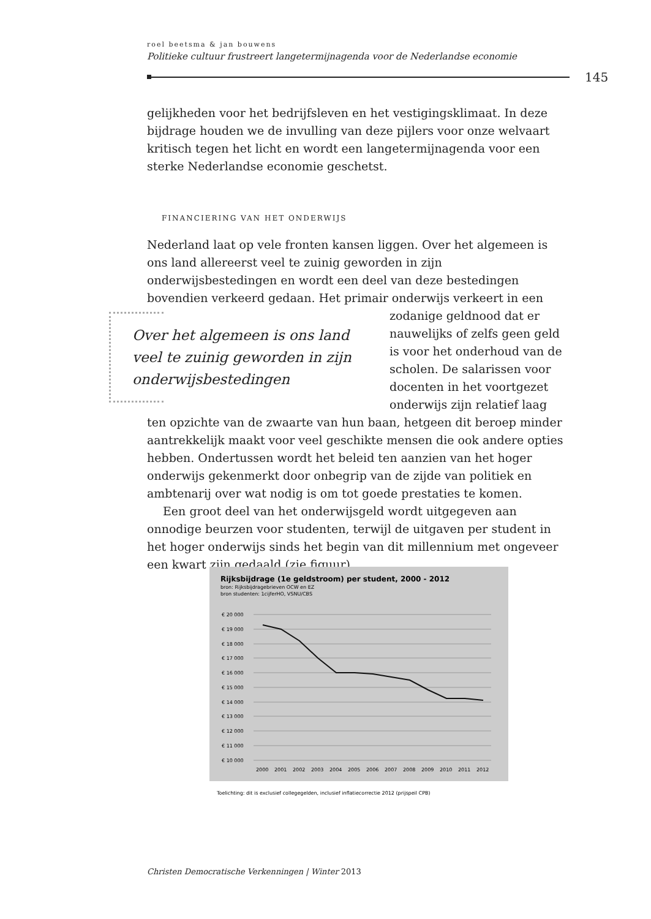roel beetsma & jan bouwens
Politieke cultuur frustreert langetermijnagenda voor de Nederlandse economie
145
gelijkheden voor het bedrijfsleven en het vestigingsklimaat. In deze bijdrage houden we de invulling van deze pijlers voor onze welvaart kritisch tegen het licht en wordt een langetermijnagenda voor een sterke Nederlandse economie geschetst.
FINANCIERING VAN HET ONDERWIJS
Nederland laat op vele fronten kansen liggen. Over het algemeen is ons land allereerst veel te zuinig geworden in zijn onderwijsbestedingen en wordt een deel van deze bestedingen bovendien verkeerd gedaan. Het pri Over het algemeen is ons land veel te zuinig geworden in zijn onderwijsbestedingen mair onderwijs verkeert in een zodanige geldnood dat er nauwelijks of zelfs geen geld is voor het onderhoud van de scholen. De salarissen voor docenten in het voortgezet onderwijs zijn relatief laag ten opzichte van de zwaarte van hun baan, hetgeen dit beroep minder aantrekkelijk maakt voor veel geschikte mensen die ook andere opties hebben. Ondertussen wordt het beleid ten aanzien van het hoger onderwijs gekenmerkt door onbegrip van de zijde van politiek en ambtenarij over wat nodig is om tot goede prestaties te komen.
Een groot deel van het onderwijsgeld wordt uitgegeven aan onnodige beurzen voor studenten, terwijl de uitgaven per student in het hoger onderwijs sinds het begin van dit millennium met ongeveer een kwart zijn gedaald (zie figuur).
Rijksbijdrage (1e geldstroom) per student, 2000 - 2012
bron: Rijksbijdragebrieven OCW en EZ
bron studenten: 1cijferHO, VSNU/CBS
€ 20 000
€ 19 000
€ 18 000
€ 17 000
€ 16 000
€ 15 000
€ 14 000
€ 13 000
€ 12 000
€ 11 000
€ 10 000
2000
2001
2002
2003
2004
2005
2006
2007
2008
2009
2010
2011
2012
Toelichting: dit is exclusief collegegelden, inclusief inflatiecorrectie 2012 (prijspeil CPB)
Christen Democratische Verkenningen | Winter 2013